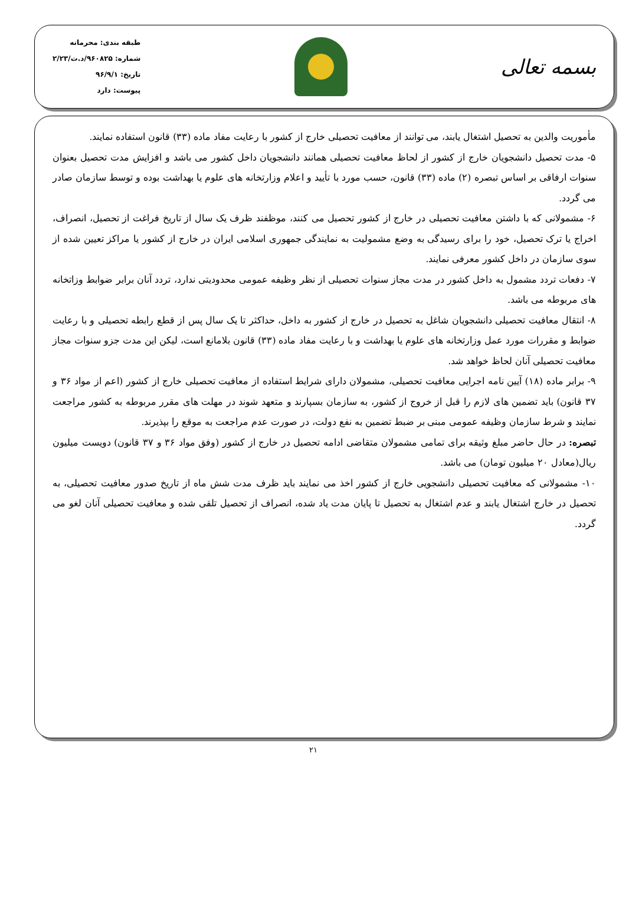بسمه تعالی
طبقه بندی: محرمانه
شماره: ۹۶۰۸۲۵/د.ت/۲/۲۳
تاریخ: ۹۶/۹/۱
پیوست: دارد
مأموریت والدین به تحصیل اشتغال یابند، می توانند از معافیت تحصیلی خارج از کشور با رعایت مفاد ماده (۳۳) قانون استفاده نمایند.
۵- مدت تحصیل دانشجویان خارج از کشور از لحاظ معافیت تحصیلی همانند دانشجویان داخل کشور می باشد و افزایش مدت تحصیل بعنوان سنوات ارفاقی بر اساس تبصره (۲) ماده (۳۳) قانون، حسب مورد با تأیید و اعلام وزارتخانه های علوم یا بهداشت بوده و توسط سازمان صادر می گردد.
۶- مشمولانی که با داشتن معافیت تحصیلی در خارج از کشور تحصیل می کنند، موظفند ظرف یک سال از تاریخ فراغت از تحصیل، انصراف، اخراج یا ترک تحصیل، خود را برای رسیدگی به وضع مشمولیت به نمایندگی جمهوری اسلامی ایران در خارج از کشور یا مراکز تعیین شده از سوی سازمان در داخل کشور معرفی نمایند.
۷- دفعات تردد مشمول به داخل کشور در مدت مجاز سنوات تحصیلی از نظر وظیفه عمومی محدودیتی ندارد، تردد آنان برابر ضوابط وزاتخانه های مربوطه می باشد.
۸- انتقال معافیت تحصیلی دانشجویان شاغل به تحصیل در خارج از کشور به داخل، حداکثر تا یک سال پس از قطع رابطه تحصیلی و با رعایت ضوابط و مقررات مورد عمل وزارتخانه های علوم یا بهداشت و با رعایت مفاد ماده (۳۳) قانون بلامانع است، لیکن این مدت جزو سنوات مجاز معافیت تحصیلی آنان لحاظ خواهد شد.
۹- برابر ماده (۱۸) آیین نامه اجرایی معافیت تحصیلی، مشمولان دارای شرایط استفاده از معافیت تحصیلی خارج از کشور (اعم از مواد ۳۶ و ۳۷ قانون) باید تضمین های لازم را قبل از خروج از کشور، به سازمان بسپارند و متعهد شوند در مهلت های مقرر مربوطه به کشور مراجعت نمایند و شرط سازمان وظیفه عمومی مبنی بر ضبط تضمین به نفع دولت، در صورت عدم مراجعت به موقع را بپذیرند.
تبصره: در حال حاضر مبلغ وثیقه برای تمامی مشمولان متقاضی ادامه تحصیل در خارج از کشور (وفق مواد ۳۶ و ۳۷ قانون) دویست میلیون ریال(معادل ۲۰ میلیون تومان) می باشد.
۱۰- مشمولانی که معافیت تحصیلی دانشجویی خارج از کشور اخذ می نمایند باید ظرف مدت شش ماه از تاریخ صدور معافیت تحصیلی، به تحصیل در خارج اشتغال یابند و عدم اشتغال به تحصیل تا پایان مدت یاد شده، انصراف از تحصیل تلقی شده و معافیت تحصیلی آنان لغو می گردد.
۲۱